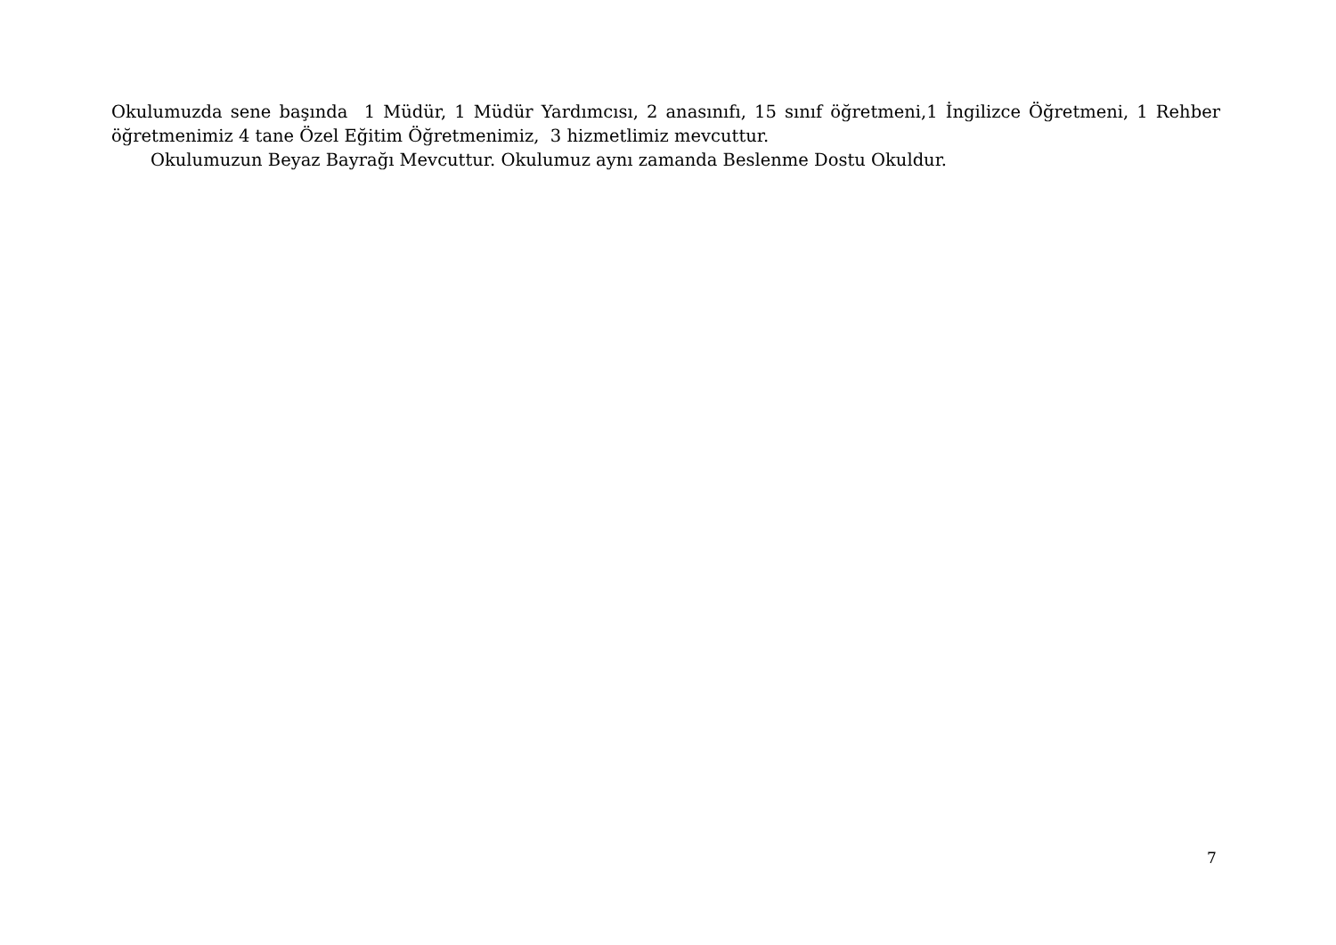Okulumuzda sene başında 1 Müdür, 1 Müdür Yardımcısı, 2 anasınıfı, 15 sınıf öğretmeni,1 İngilizce Öğretmeni, 1 Rehber öğretmenimiz 4 tane Özel Eğitim Öğretmenimiz, 3 hizmetlimiz mevcuttur.
Okulumuzun Beyaz Bayrağı Mevcuttur. Okulumuz aynı zamanda Beslenme Dostu Okuldur.
7